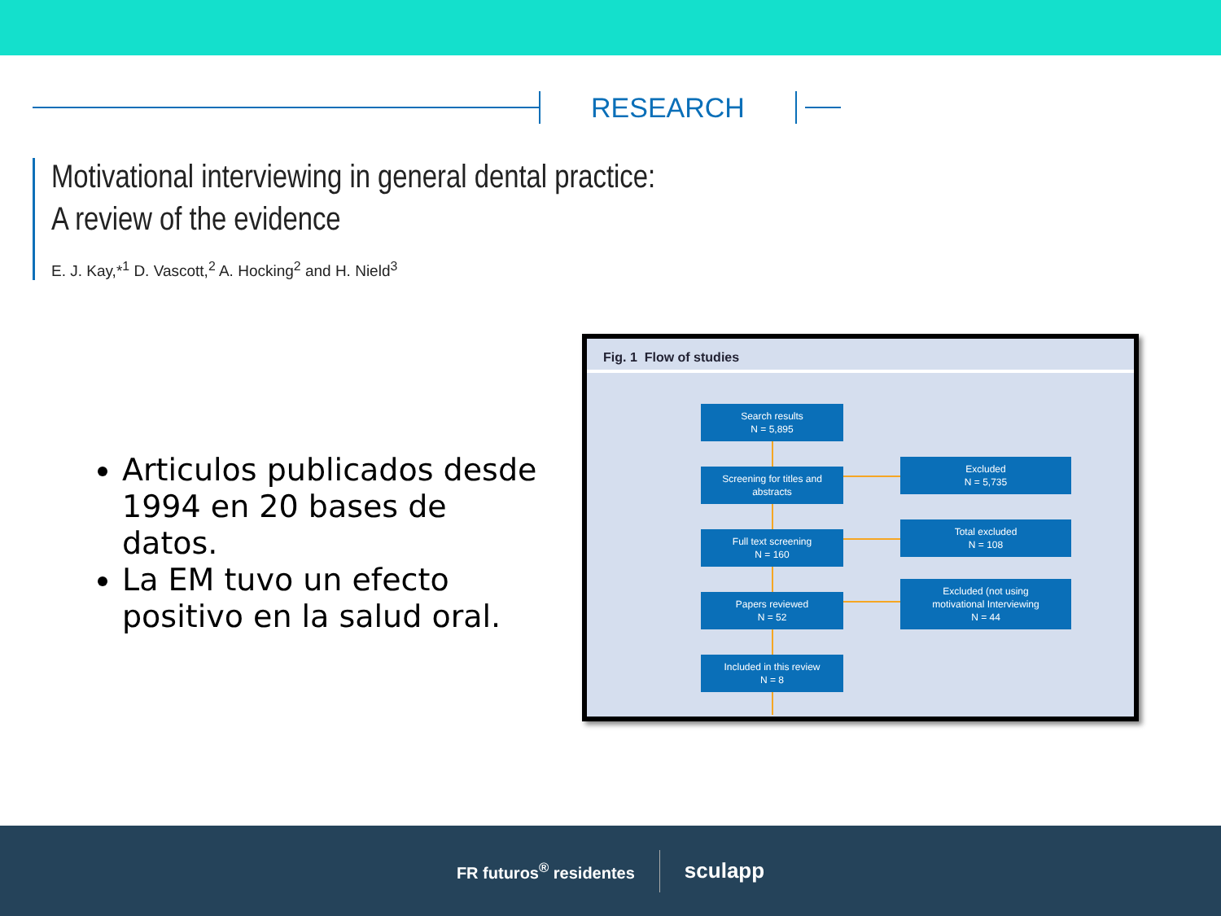RESEARCH
Motivational interviewing in general dental practice:
A review of the evidence
E. J. Kay,*<sup>1</sup> D. Vascott,<sup>2</sup> A. Hocking<sup>2</sup> and H. Nield<sup>3</sup>
Articulos publicados desde 1994 en 20 bases de datos.
La EM tuvo un efecto positivo en la salud oral.
Fig. 1 Flow of studies
Search results
N = 5,895
Screening for titles and
abstracts
Full text screening
N = 160
Papers reviewed
N = 52
Included in this review
N = 8
Excluded
N = 5,735
Total excluded
N = 108
Excluded (not using
motivational Interviewing
N = 44
FR futuros<sup>®</sup> residentes sculapp